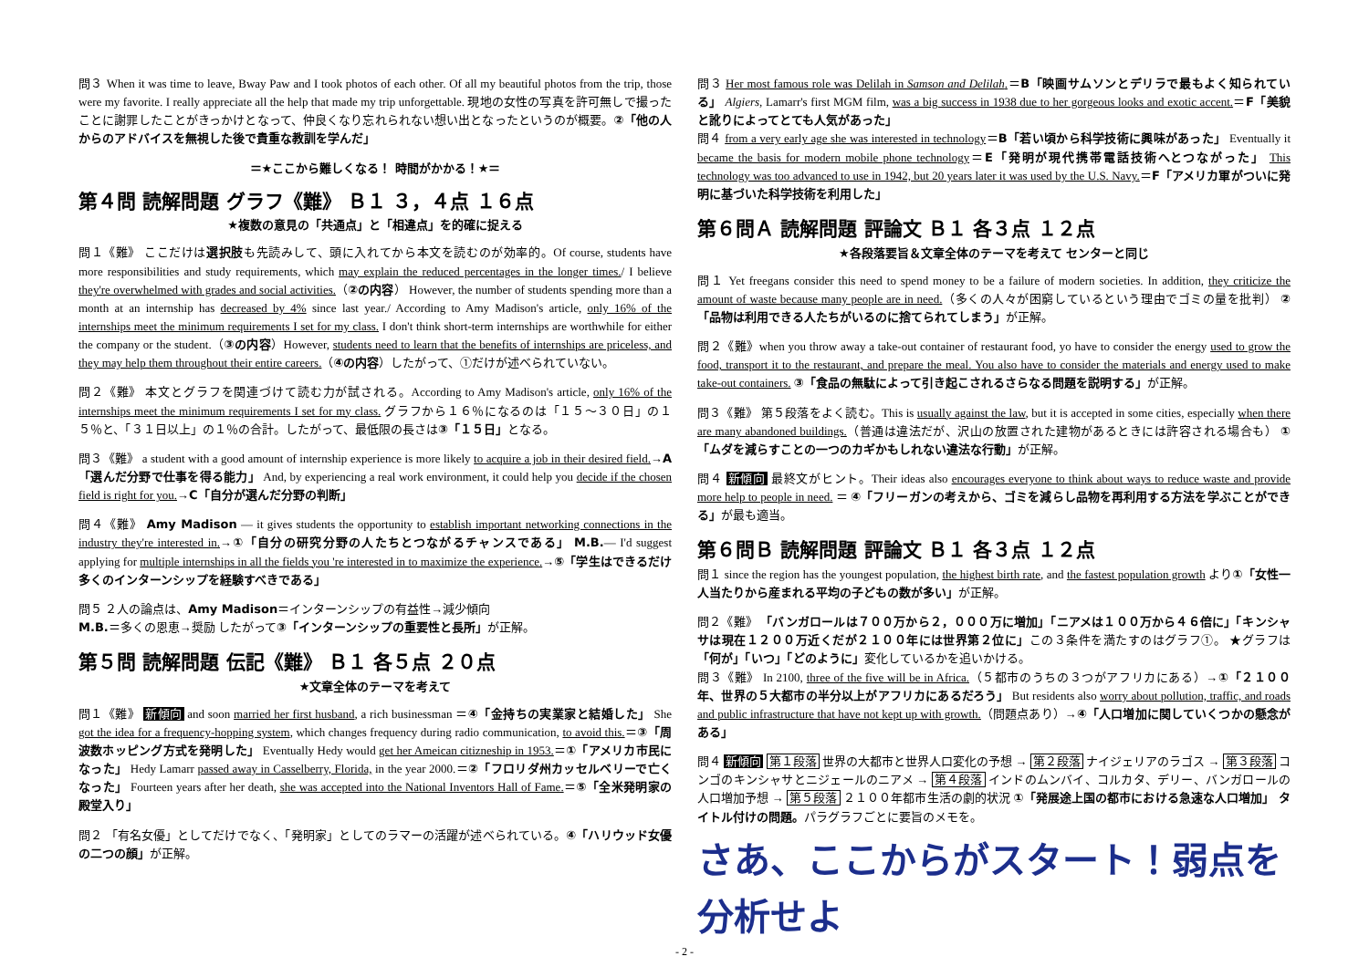問３ When it was time to leave, Bway Paw and I took photos of each other. Of all my beautiful photos from the trip, those were my favorite. I really appreciate all the help that made my trip unforgettable. 現地の女性の写真を許可無しで撮ったことに謝罪したことがきっかけとなって、仲良くなり忘れられない想い出となったというのが概要。②「他の人からのアドバイスを無視した後で貴重な教訓を学んだ」
＝★ここから難しくなる！ 時間がかかる！★＝
第４問 読解問題 グラフ《難》 Ｂ１ ３，４点 １６点
★複数の意見の「共通点」と「相違点」を的確に捉える
問１《難》 ここだけは選択肢も先読みして、頭に入れてから本文を読むのが効率的。Of course, students have more responsibilities and study requirements, which may explain the reduced percentages in the longer times./ I believe they're overwhelmed with grades and social activities.（②の内容） However, the number of students spending more than a month at an internship has decreased by 4% since last year./ According to Amy Madison's article, only 16% of the internships meet the minimum requirements I set for my class. I don't think short-term internships are worthwhile for either the company or the student.（③の内容）However, students need to learn that the benefits of internships are priceless, and they may help them throughout their entire careers.（④の内容）したがって、①だけが述べられていない。
問２《難》 本文とグラフを関連づけて読む力が試される。According to Amy Madison's article, only 16% of the internships meet the minimum requirements I set for my class. グラフから１６％になるのは「１５～３０日」の１５％と、「３１日以上」の１％の合計。したがって、最低限の長さは③「１５日」となる。
問３《難》 a student with a good amount of internship experience is more likely to acquire a job in their desired field.→A「選んだ分野で仕事を得る能力」 And, by experiencing a real work environment, it could help you decide if the chosen field is right for you.→C「自分が選んだ分野の判断」
問４《難》 Amy Madison ― it gives students the opportunity to establish important networking connections in the industry they're interested in.→①「自分の研究分野の人たちとつながるチャンスである」 M.B.― I'd suggest applying for multiple internships in all the fields you 're interested in to maximize the experience.→⑤「学生はできるだけ多くのインターンシップを経験すべきである」
問５ ２人の論点は、Amy Madison＝インターンシップの有益性→減少傾向
M.B.＝多くの恩恵→奨励 したがって③「インターンシップの重要性と長所」が正解。
第５問 読解問題 伝記《難》 Ｂ１ 各５点 ２０点
★文章全体のテーマを考えて
問１《難》 新傾向 and soon married her first husband, a rich businessman ＝④「金持ちの実業家と結婚した」 She got the idea for a frequency-hopping system, which changes frequency during radio communication, to avoid this.＝③「周波数ホッピング方式を発明した」 Eventually Hedy would get her Ameican citizneship in 1953.＝①「アメリカ市民になった」 Hedy Lamarr passed away in Casselberry, Florida, in the year 2000.＝②「フロリダ州カッセルベリーで亡くなった」 Fourteen years after her death, she was accepted into the National Inventors Hall of Fame.＝⑤「全米発明家の殿堂入り」
問２ 「有名女優」としてだけでなく、「発明家」としてのラマーの活躍が述べられている。④「ハリウッド女優の二つの顔」が正解。
問３ Her most famous role was Delilah in Samson and Delilah.＝B「映画サムソンとデリラで最もよく知られている」 Algiers, Lamarr's first MGM film, was a big success in 1938 due to her gorgeous looks and exotic accent.＝F「美貌と訛りによってとても人気があった」
問４ from a very early age she was interested in technology＝B「若い頃から科学技術に興味があった」 Eventually it became the basis for modern mobile phone technology＝E「発明が現代携帯電話技術へとつながった」 This technology was too advanced to use in 1942, but 20 years later it was used by the U.S. Navy.＝F「アメリカ軍がついに発明に基づいた科学技術を利用した」
第６問Ａ 読解問題 評論文 Ｂ１ 各３点 １２点
★各段落要旨＆文章全体のテーマを考えて センターと同じ
問１ Yet freegans consider this need to spend money to be a failure of modern societies. In addition, they criticize the amount of waste because many people are in need.（多くの人々が困窮しているという理由でゴミの量を批判） ②「品物は利用できる人たちがいるのに捨てられてしまう」が正解。
問２《難》when you throw away a take-out container of restaurant food, yo have to consider the energy used to grow the food, transport it to the restaurant, and prepare the meal. You also have to consider the materials and energy used to make take-out containers. ③「食品の無駄によって引き起こされるさらなる問題を説明する」が正解。
問３《難》 第５段落をよく読む。This is usually against the law, but it is accepted in some cities, especially when there are many abandoned buildings.（普通は違法だが、沢山の放置された建物があるときには許容される場合も） ①「ムダを減らすことの一つのカギかもしれない違法な行動」が正解。
問４ 新傾向 最終文がヒント。Their ideas also encourages everyone to think about ways to reduce waste and provide more help to people in need. ＝ ④「フリーガンの考えから、ゴミを減らし品物を再利用する方法を学ぶことができる」が最も適当。
第６問Ｂ 読解問題 評論文 Ｂ１ 各３点 １２点
問１ since the region has the youngest population, the highest birth rate, and the fastest population growth より①「女性一人当たりから産まれる平均の子どもの数が多い」が正解。
問２《難》 「バンガロールは７００万から２，０００万に増加」「ニアメは１００万から４６倍に」「キンシャサは現在１２００万近くだが２１００年には世界第２位に」この３条件を満たすのはグラフ①。 ★グラフは「何が」「いつ」「どのように」変化しているかを追いかける。
問３《難》 In 2100, three of the five will be in Africa.（５都市のうちの３つがアフリカにある）→①「２１００年、世界の５大都市の半分以上がアフリカにあるだろう」 But residents also worry about pollution, traffic, and roads and public infrastructure that have not kept up with growth.（問題点あり）→④「人口増加に関していくつかの懸念がある」
問４ 新傾向 第１段落 世界の大都市と世界人口変化の予想 → 第２段落 ナイジェリアのラゴス → 第３段落 コンゴのキンシャサとニジェールのニアメ → 第４段落 インドのムンバイ、コルカタ、デリー、バンガロールの人口増加予想 → 第５段落 ２１００年都市生活の劇的状況 ①「発展途上国の都市における急速な人口増加」 タイトル付けの問題。パラグラフごとに要旨のメモを。
さあ、ここからがスタート！弱点を分析せよ
- 2 -